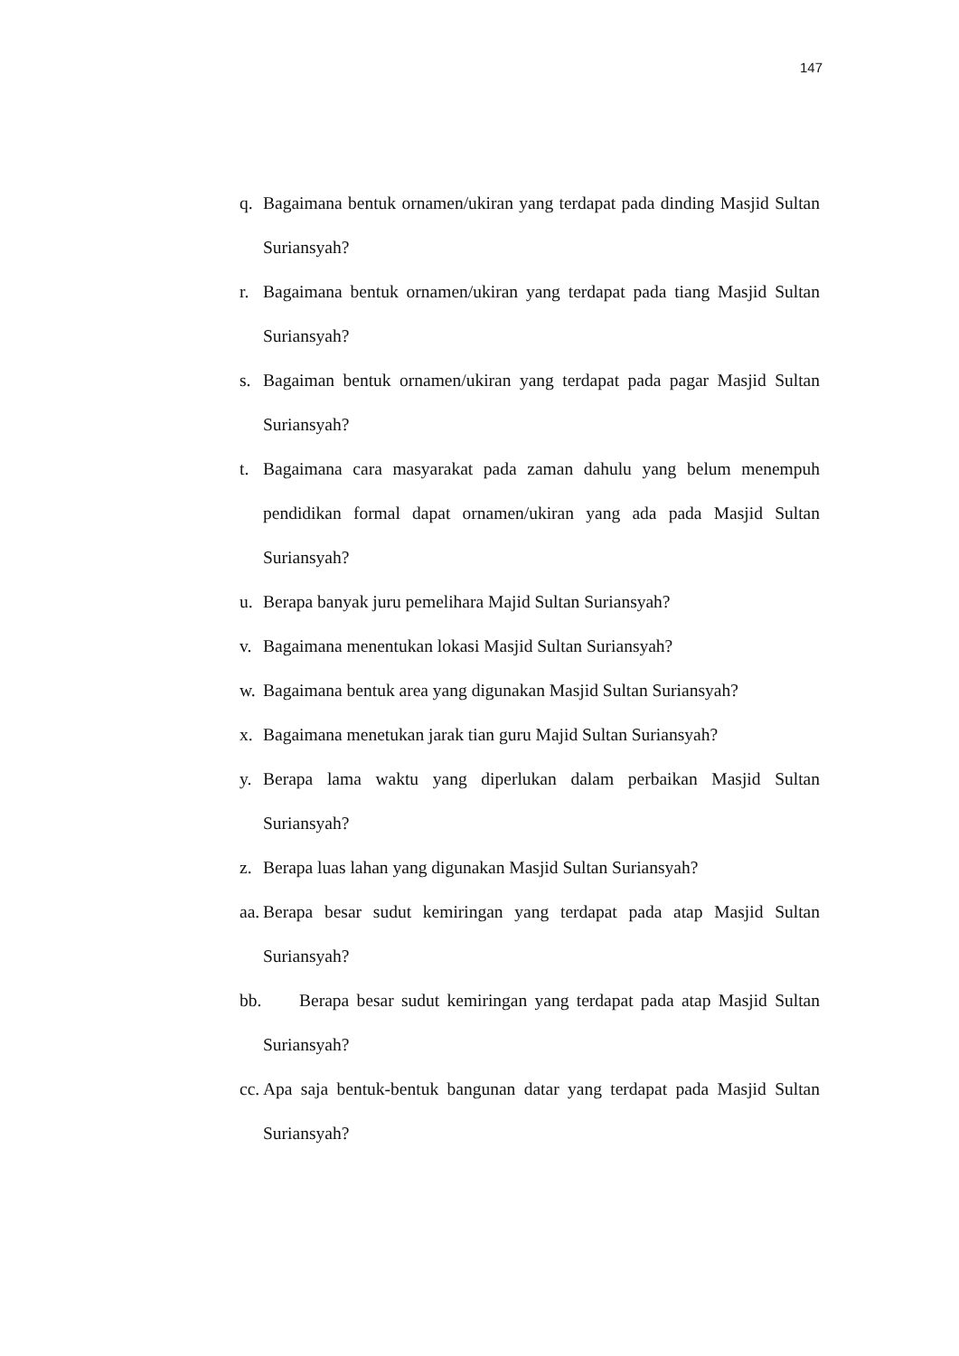147
q. Bagaimana bentuk ornamen/ukiran yang terdapat pada dinding Masjid Sultan Suriansyah?
r. Bagaimana bentuk ornamen/ukiran yang terdapat pada tiang Masjid Sultan Suriansyah?
s. Bagaiman bentuk ornamen/ukiran yang terdapat pada pagar Masjid Sultan Suriansyah?
t. Bagaimana cara masyarakat pada zaman dahulu yang belum menempuh pendidikan formal dapat ornamen/ukiran yang ada pada Masjid Sultan Suriansyah?
u. Berapa banyak juru pemelihara Majid Sultan Suriansyah?
v. Bagaimana menentukan lokasi Masjid Sultan Suriansyah?
w. Bagaimana bentuk area yang digunakan Masjid Sultan Suriansyah?
x. Bagaimana menetukan jarak tian guru Majid Sultan Suriansyah?
y. Berapa lama waktu yang diperlukan dalam perbaikan Masjid Sultan Suriansyah?
z. Berapa luas lahan yang digunakan Masjid Sultan Suriansyah?
aa. Berapa besar sudut kemiringan yang terdapat pada atap Masjid Sultan Suriansyah?
bb. Berapa besar sudut kemiringan yang terdapat pada atap Masjid Sultan Suriansyah?
cc. Apa saja bentuk-bentuk bangunan datar yang terdapat pada Masjid Sultan Suriansyah?